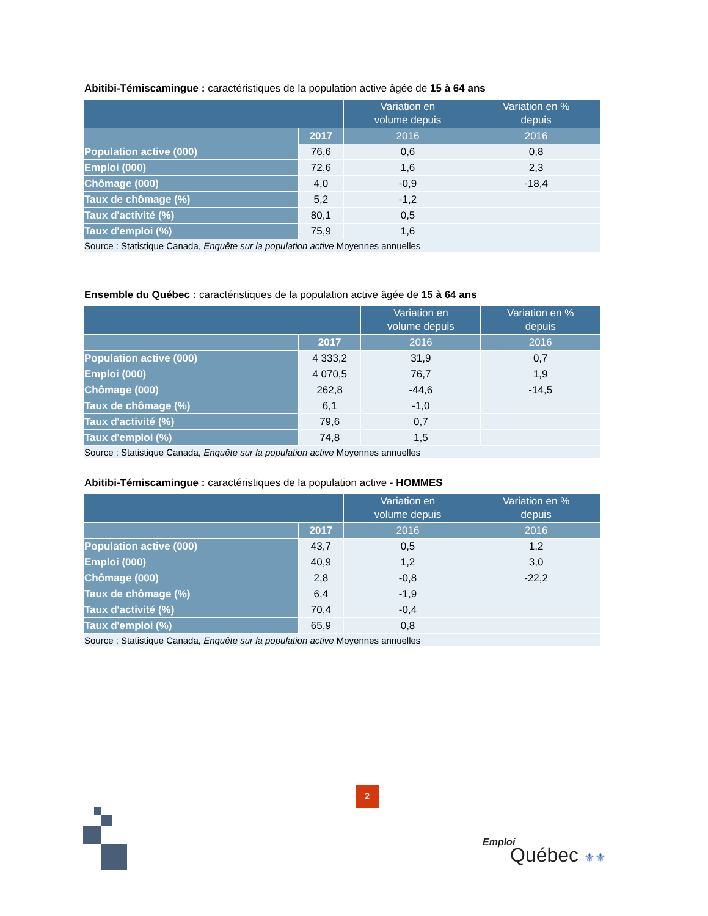Abitibi-Témiscamingue : caractéristiques de la population active âgée de 15 à 64 ans
| | | Variation en volume depuis | Variation en % depuis |
| --- | --- | --- | --- |
| | 2017 | 2016 | 2016 |
| Population active (000) | 76,6 | 0,6 | 0,8 |
| Emploi (000) | 72,6 | 1,6 | 2,3 |
| Chômage (000) | 4,0 | -0,9 | -18,4 |
| Taux de chômage (%) | 5,2 | -1,2 | |
| Taux d'activité (%) | 80,1 | 0,5 | |
| Taux d'emploi (%) | 75,9 | 1,6 | |
| Source : Statistique Canada, Enquête sur la population active Moyennes annuelles | | | |
Ensemble du Québec : caractéristiques de la population active âgée de 15 à 64 ans
| | | Variation en volume depuis | Variation en % depuis |
| --- | --- | --- | --- |
| | 2017 | 2016 | 2016 |
| Population active (000) | 4 333,2 | 31,9 | 0,7 |
| Emploi (000) | 4 070,5 | 76,7 | 1,9 |
| Chômage (000) | 262,8 | -44,6 | -14,5 |
| Taux de chômage (%) | 6,1 | -1,0 | |
| Taux d'activité (%) | 79,6 | 0,7 | |
| Taux d'emploi (%) | 74,8 | 1,5 | |
| Source : Statistique Canada, Enquête sur la population active Moyennes annuelles | | | |
Abitibi-Témiscamingue : caractéristiques de la population active - HOMMES
| | | Variation en volume depuis | Variation en % depuis |
| --- | --- | --- | --- |
| | 2017 | 2016 | 2016 |
| Population active (000) | 43,7 | 0,5 | 1,2 |
| Emploi (000) | 40,9 | 1,2 | 3,0 |
| Chômage (000) | 2,8 | -0,8 | -22,2 |
| Taux de chômage (%) | 6,4 | -1,9 | |
| Taux d'activité (%) | 70,4 | -0,4 | |
| Taux d'emploi (%) | 65,9 | 0,8 | |
| Source : Statistique Canada, Enquête sur la population active Moyennes annuelles | | | |
2
Emploi
Québec ⚜⚜